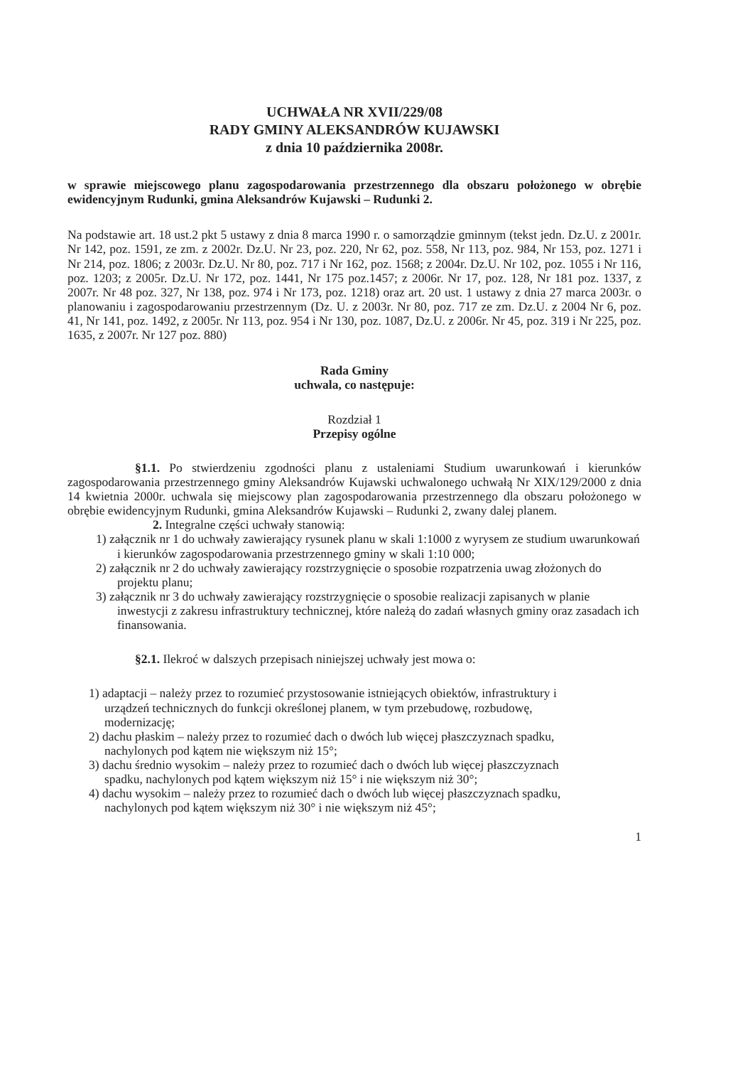UCHWAŁA NR XVII/229/08
RADY GMINY ALEKSANDRÓW KUJAWSKI
z dnia 10 października 2008r.
w sprawie miejscowego planu zagospodarowania przestrzennego dla obszaru położonego w obrębie ewidencyjnym Rudunki, gmina Aleksandrów Kujawski – Rudunki 2.
Na podstawie art. 18 ust.2 pkt 5 ustawy z dnia 8 marca 1990 r. o samorządzie gminnym (tekst jedn. Dz.U. z 2001r. Nr 142, poz. 1591, ze zm. z 2002r. Dz.U. Nr 23, poz. 220, Nr 62, poz. 558, Nr 113, poz. 984, Nr 153, poz. 1271 i Nr 214, poz. 1806; z 2003r. Dz.U. Nr 80, poz. 717 i Nr 162, poz. 1568; z 2004r. Dz.U. Nr 102, poz. 1055 i Nr 116, poz. 1203; z 2005r. Dz.U. Nr 172, poz. 1441, Nr 175 poz.1457; z 2006r. Nr 17, poz. 128, Nr 181 poz. 1337, z 2007r. Nr 48 poz. 327, Nr 138, poz. 974 i Nr 173, poz. 1218) oraz art. 20 ust. 1 ustawy z dnia 27 marca 2003r. o planowaniu i zagospodarowaniu przestrzennym (Dz. U. z 2003r. Nr 80, poz. 717 ze zm. Dz.U. z 2004 Nr 6, poz. 41, Nr 141, poz. 1492, z 2005r. Nr 113, poz. 954 i Nr 130, poz. 1087, Dz.U. z 2006r. Nr 45, poz. 319 i Nr 225, poz. 1635, z 2007r. Nr 127 poz. 880)
Rada Gminy
uchwala, co następuje:
Rozdział 1
Przepisy ogólne
§1.1. Po stwierdzeniu zgodności planu z ustaleniami Studium uwarunkowań i kierunków zagospodarowania przestrzennego gminy Aleksandrów Kujawski uchwalonego uchwałą Nr XIX/129/2000 z dnia 14 kwietnia 2000r. uchwala się miejscowy plan zagospodarowania przestrzennego dla obszaru położonego w obrębie ewidencyjnym Rudunki, gmina Aleksandrów Kujawski – Rudunki 2, zwany dalej planem.
2. Integralne części uchwały stanowią:
1) załącznik nr 1 do uchwały zawierający rysunek planu w skali 1:1000 z wyrysem ze studium uwarunkowań i kierunków zagospodarowania przestrzennego gminy w skali 1:10 000;
2) załącznik nr 2 do uchwały zawierający rozstrzygnięcie o sposobie rozpatrzenia uwag złożonych do projektu planu;
3) załącznik nr 3 do uchwały zawierający rozstrzygnięcie o sposobie realizacji zapisanych w planie inwestycji z zakresu infrastruktury technicznej, które należą do zadań własnych gminy oraz zasadach ich finansowania.
§2.1. Ilekroć w dalszych przepisach niniejszej uchwały jest mowa o:
1) adaptacji – należy przez to rozumieć przystosowanie istniejących obiektów, infrastruktury i urządzeń technicznych do funkcji określonej planem, w tym przebudowę, rozbudowę, modernizację;
2) dachu płaskim – należy przez to rozumieć dach o dwóch lub więcej płaszczyznach spadku, nachylonych pod kątem nie większym niż 15°;
3) dachu średnio wysokim – należy przez to rozumieć dach o dwóch lub więcej płaszczyznach spadku, nachylonych pod kątem większym niż 15° i nie większym niż 30°;
4) dachu wysokim – należy przez to rozumieć dach o dwóch lub więcej płaszczyznach spadku, nachylonych pod kątem większym niż 30° i nie większym niż 45°;
1